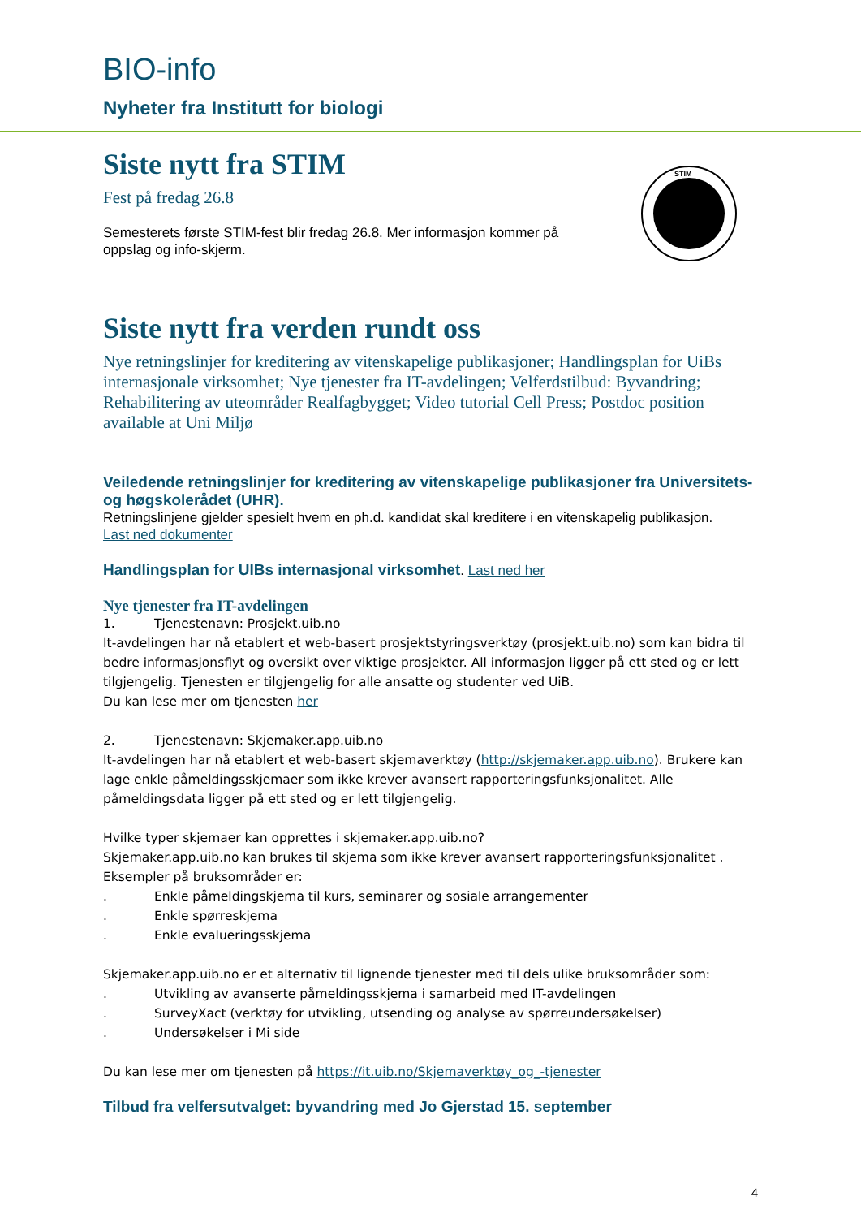BIO-info
Nyheter fra Institutt for biologi
Siste nytt fra STIM
Fest på fredag 26.8
Semesterets første STIM-fest blir fredag 26.8. Mer informasjon kommer på oppslag og info-skjerm.
STIM
Siste nytt fra verden rundt oss
Nye retningslinjer for kreditering av vitenskapelige publikasjoner; Handlingsplan for UiBs internasjonale virksomhet; Nye tjenester fra IT-avdelingen; Velferdstilbud: Byvandring; Rehabilitering av uteområder Realfagbygget; Video tutorial Cell Press; Postdoc position available at Uni Miljø
Veiledende retningslinjer for kreditering av vitenskapelige publikasjoner fra Universitets- og høgskolerådet (UHR).
Retningslinjene gjelder spesielt hvem en ph.d. kandidat skal kreditere i en vitenskapelig publikasjon.
Last ned dokumenter
Handlingsplan for UIBs internasjonal virksomhet. Last ned her
Nye tjenester fra IT-avdelingen
1. Tjenestenavn: Prosjekt.uib.no
It-avdelingen har nå etablert et web-basert prosjektstyringsverktøy (prosjekt.uib.no) som kan bidra til bedre informasjonsflyt og oversikt over viktige prosjekter. All informasjon ligger på ett sted og er lett tilgjengelig. Tjenesten er tilgjengelig for alle ansatte og studenter ved UiB.
Du kan lese mer om tjenesten her
2. Tjenestenavn: Skjemaker.app.uib.no
It-avdelingen har nå etablert et web-basert skjemaverktøy (http://skjemaker.app.uib.no). Brukere kan lage enkle påmeldingsskjemaer som ikke krever avansert rapporteringsfunksjonalitet. Alle påmeldingsdata ligger på ett sted og er lett tilgjengelig.
Hvilke typer skjemaer kan opprettes i skjemaker.app.uib.no?
Skjemaker.app.uib.no kan brukes til skjema som ikke krever avansert rapporteringsfunksjonalitet .
Eksempler på bruksområder er:
. Enkle påmeldingskjema til kurs, seminarer og sosiale arrangementer
. Enkle spørreskjema
. Enkle evalueringsskjema
Skjemaker.app.uib.no er et alternativ til lignende tjenester med til dels ulike bruksområder som:
. Utvikling av avanserte påmeldingsskjema i samarbeid med IT-avdelingen
. SurveyXact (verktøy for utvikling, utsending og analyse av spørreundersøkelser)
. Undersøkelser i Mi side
Du kan lese mer om tjenesten på https://it.uib.no/Skjemaverktøy_og_-tjenester
Tilbud fra velfersutvalget: byvandring med Jo Gjerstad 15. september
4